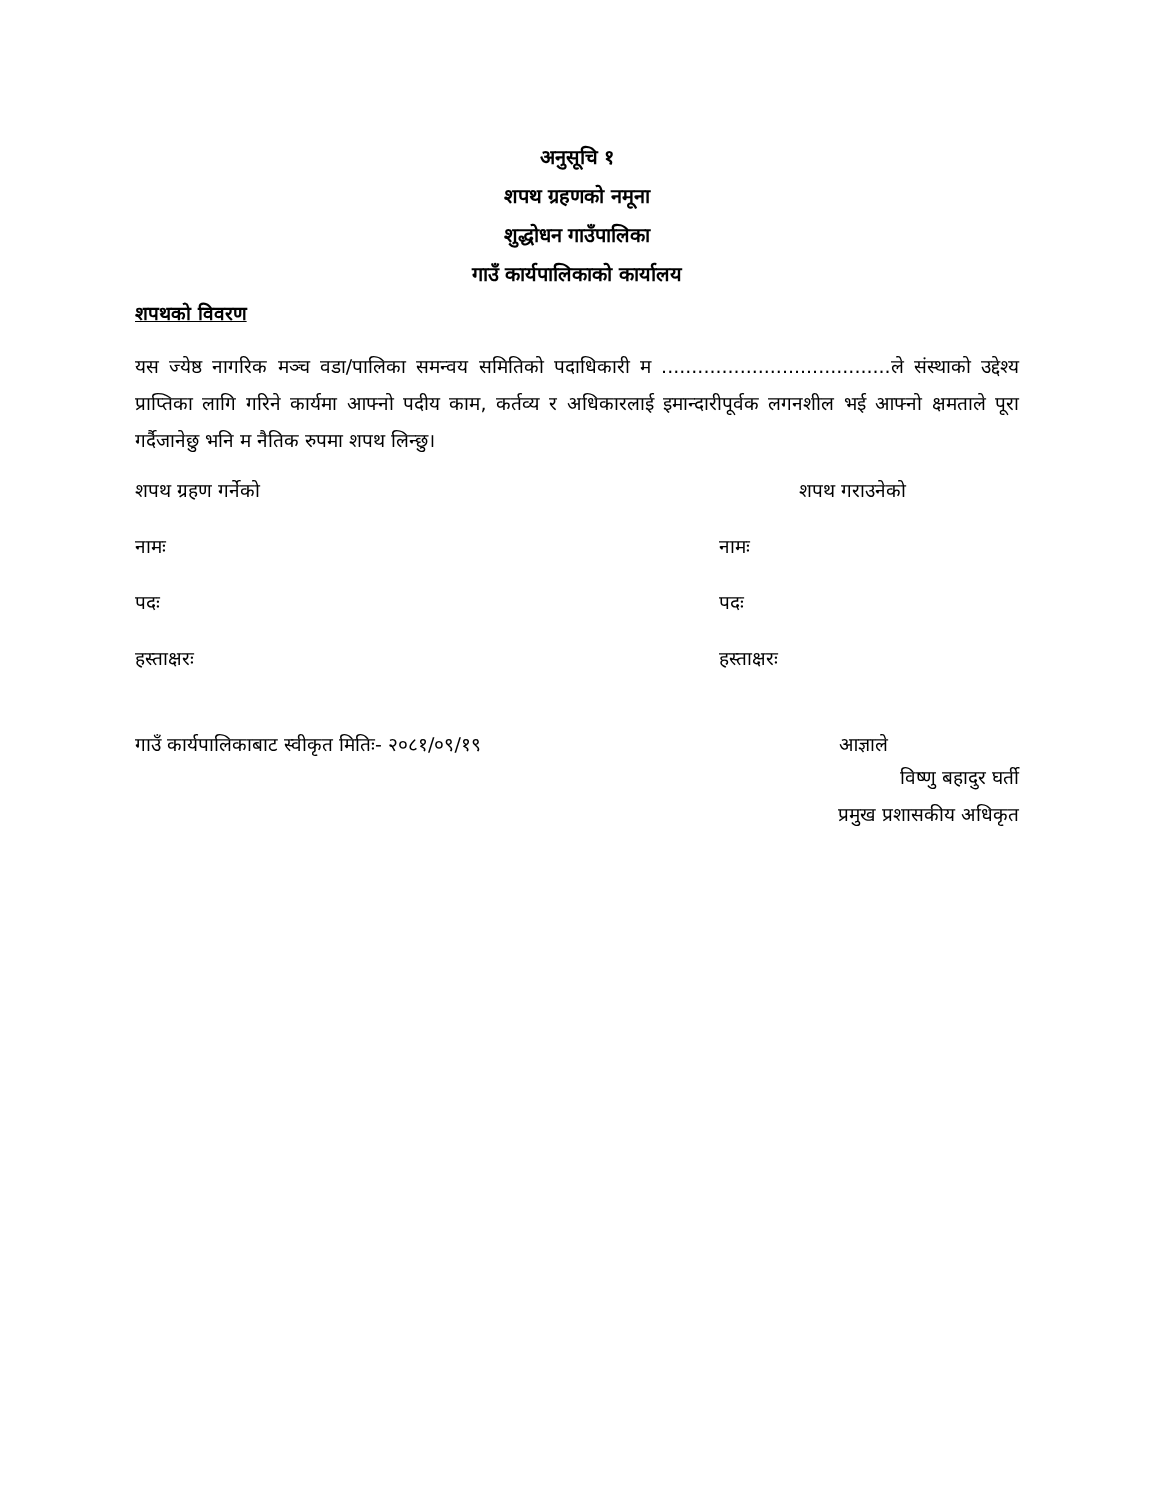अनुसूचि १
शपथ ग्रहणको नमूना
शुद्धोधन गाउँपालिका
गाउँ कार्यपालिकाको कार्यालय
शपथको विवरण
यस ज्येष्ठ नागरिक मञ्च वडा/पालिका समन्वय समितिको पदाधिकारी म ......................................ले संस्थाको उद्देश्य प्राप्तिका लागि गरिने कार्यमा आफ्नो पदीय काम, कर्तव्य र अधिकारलाई इमान्दारीपूर्वक लगनशील भई आफ्नो क्षमताले पूरा गर्दैजानेछु भनि म नैतिक रुपमा शपथ लिन्छु।
शपथ ग्रहण गर्नेको शपथ गराउनेको
नामः नामः
पदः पदः
हस्ताक्षरः हस्ताक्षरः
गाउँ कार्यपालिकाबाट स्वीकृत मितिः- २०८१/०९/१९
आज्ञाले
विष्णु बहादुर घर्ती
प्रमुख प्रशासकीय अधिकृत